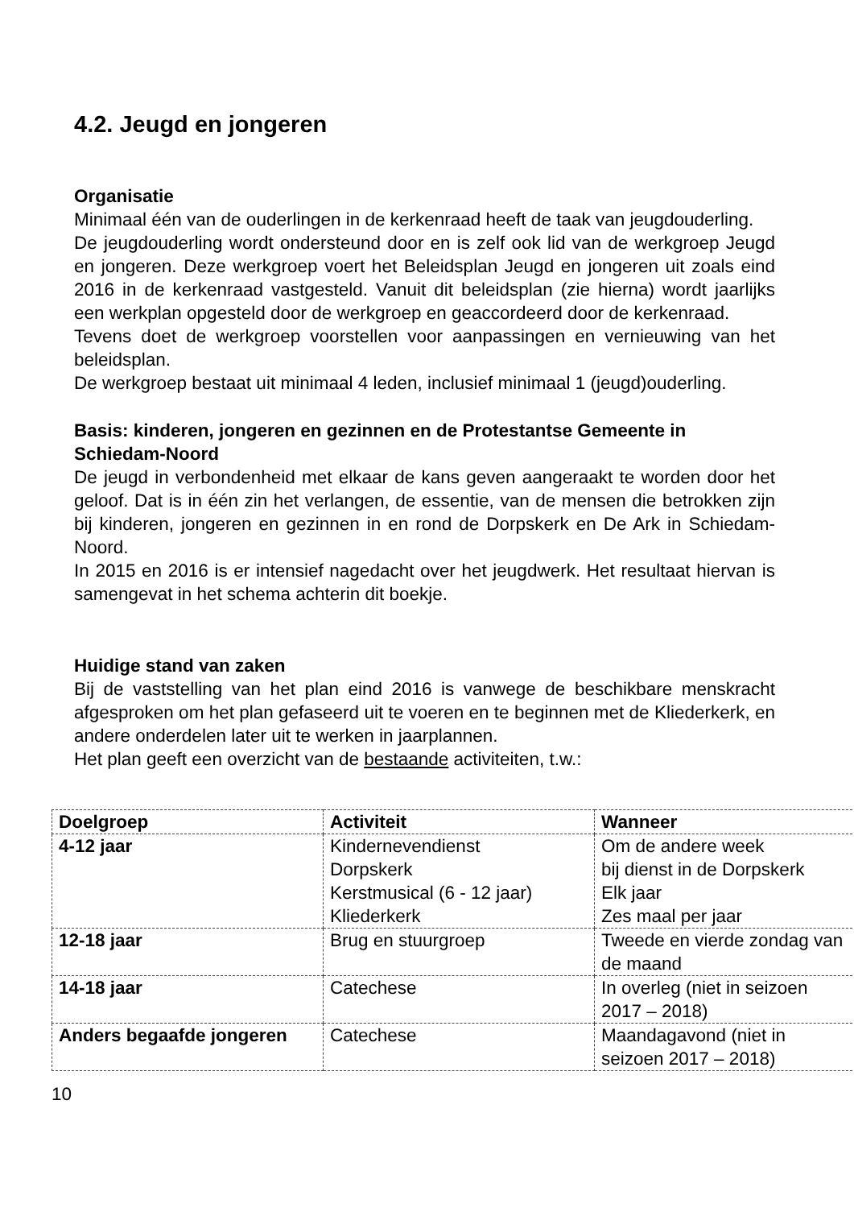4.2. Jeugd en jongeren
Organisatie
Minimaal één van de ouderlingen in de kerkenraad heeft de taak van jeugdouderling.
De jeugdouderling wordt ondersteund door en is zelf ook lid van de werkgroep Jeugd en jongeren. Deze werkgroep voert het Beleidsplan Jeugd en jongeren uit zoals eind 2016 in de kerkenraad vastgesteld. Vanuit dit beleidsplan (zie hierna) wordt jaarlijks een werkplan opgesteld door de werkgroep en geaccordeerd door de kerkenraad.
Tevens doet de werkgroep voorstellen voor aanpassingen en vernieuwing van het beleidsplan.
De werkgroep bestaat uit minimaal 4 leden, inclusief minimaal 1 (jeugd)ouderling.
Basis: kinderen, jongeren en gezinnen en de Protestantse Gemeente in Schiedam-Noord
De jeugd in verbondenheid met elkaar de kans geven aangeraakt te worden door het geloof. Dat is in één zin het verlangen, de essentie, van de mensen die betrokken zijn bij kinderen, jongeren en gezinnen in en rond de Dorpskerk en De Ark in Schiedam-Noord.
In 2015 en 2016 is er intensief nagedacht over het jeugdwerk. Het resultaat hiervan is samengevat in het schema achterin dit boekje.
Huidige stand van zaken
Bij de vaststelling van het plan eind 2016 is vanwege de beschikbare menskracht afgesproken om het plan gefaseerd uit te voeren en te beginnen met de Kliederkerk, en andere onderdelen later uit te werken in jaarplannen.
Het plan geeft een overzicht van de bestaande activiteiten, t.w.:
| Doelgroep | Activiteit | Wanneer |
| --- | --- | --- |
| 4-12 jaar | Kindernevendienst Dorpskerk Kerstmusical (6 - 12 jaar) Kliederkerk | Om de andere week bij dienst in de Dorpskerk Elk jaar Zes maal per jaar |
| 12-18 jaar | Brug en stuurgroep | Tweede en vierde zondag van de maand |
| 14-18 jaar | Catechese | In overleg (niet in seizoen 2017 – 2018) |
| Anders begaafde jongeren | Catechese | Maandagavond (niet in seizoen 2017 – 2018) |
10